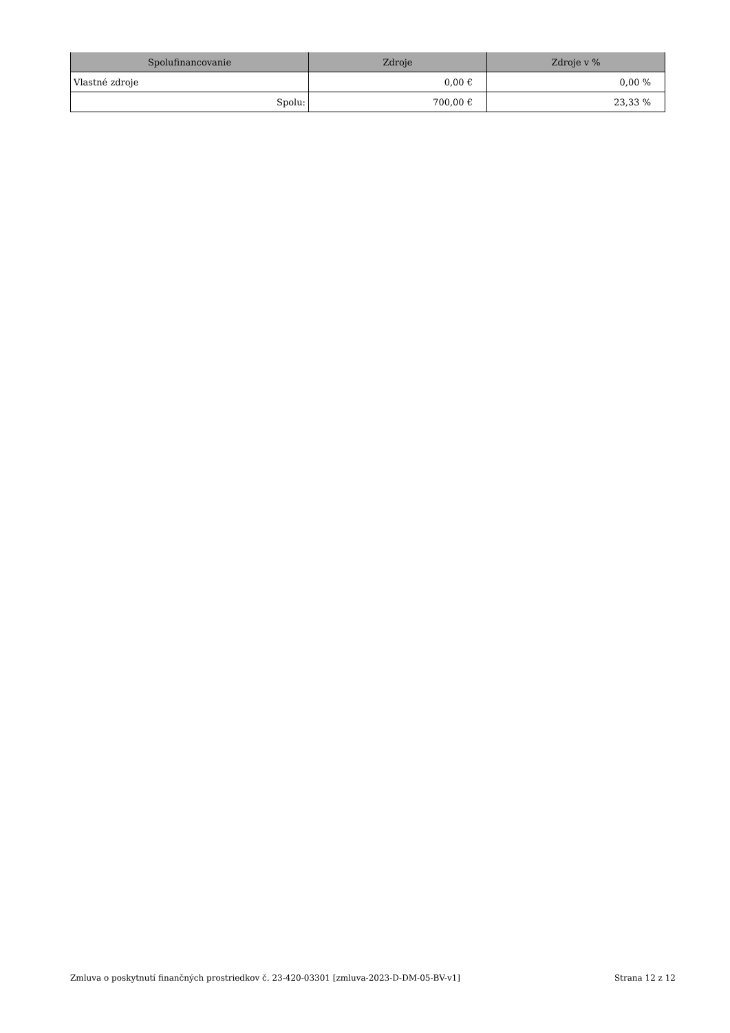| Spolufinancovanie | Zdroje | Zdroje v % |
| --- | --- | --- |
| Vlastné zdroje | 0,00 € | 0,00 % |
| Spolu: | 700,00 € | 23,33 % |
Zmluva o poskytnutí finančných prostriedkov č. 23-420-03301 [zmluva-2023-D-DM-05-BV-v1] Strana 12 z 12